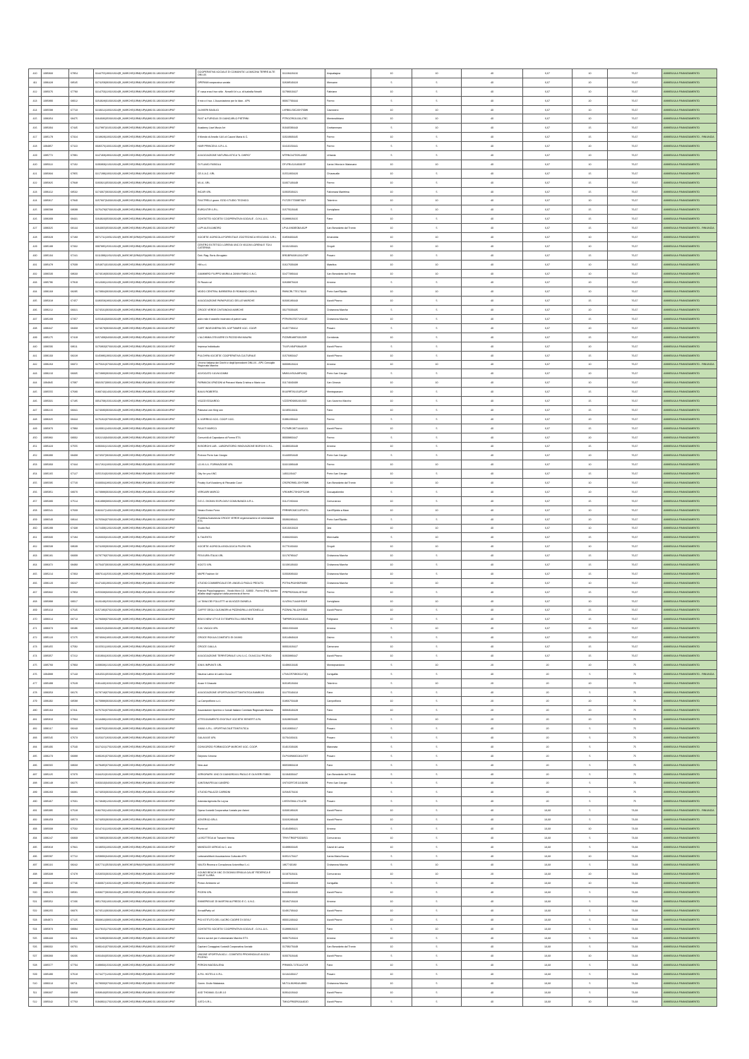| 410 | 1095833 | 67954 | 0244755/29/02/2024/R_MARCHE/GRM/SIP/A/380.50.130/2023/SIP/97 | COOPERATIVA SOCIALE DI COMUNITA' LA MACINA TERRE ALTE ONLUS | 02228420416 | Acqualagna | 10 | 10 | 40 | 6,67 | 10 | 76,67 | AMMESSA A FINANZIAMENTO |
| 411 | 1096428 | 68545 | 0274259/06/03/2024/R_MARCHE/GRM/SIP/A/380.50.130/2023/SIP/97 | OPERAM cooperaiva sociale | 02638540423 | Monsano | 5 | 5 | 40 | 6,67 | 20 | 76,67 | AMMESSA A FINANZIAMENTO |
| 412 | 1095676 | 67793 | 0214750/22/02/2024/R_MARCHE/GRM/SIP/A/380.50.130/2023/SIP/97 | E' casa crea il tuo stile - Novelli Srl s.u. di Isabella Novelli | 02798310427 | Fabriano | 10 | 5 | 40 | 6,67 | 10 | 76,67 | AMMESSA A FINANZIAMENTO |
| 413 | 1095890 | 68012 | 0254928/01/03/2024/R_MARCHE/GRM/SIP/A/380.50.130/2023/SIP/97 | Il mio e il tuo. L'Associazione per le Idee - APS | 90067700444 | Fermo | 5 | 5 | 40 | 6,67 | 20 | 76,67 | AMMESSA A FINANZIAMENTO |
| 414 | 1095598 | 67723 | 0219312/23/02/2024/R_MARCHE/GRM/SIP/A/380.50.130/2023/SIP/97 | OLIVIERI BASILIO | LVRBSL59C26H769W | Castorano | 10 | 10 | 40 | 6,67 | 10 | 76,67 | AMMESSA A FINANZIAMENTO |
| 415 | 1096354 | 68475 | 0264036/05/03/2024/R_MARCHE/GRM/SIP/A/380.50.130/2023/SIP/97 | FAST & FURIOUS DI GIANCARLO PIETRINI | PTRGCR62L04L279C | Monterubbiano | 10 | 10 | 40 | 6,67 | 10 | 76,67 | AMMESSA A FINANZIAMENTO |
| 416 | 1095304 | 67445 | 0127887/31/01/2024/R_MARCHE/GRM/SIP/A/380.50.130/2023/SIP/97 | Academy Liszt Music Art | 91046590443 | Grottammare | 5 | 10 | 40 | 6,67 | 15 | 76,67 | AMMESSA A FINANZIAMENTO |
| 417 | 1095179 | 67324 | 0218829/23/02/2024/R_MARCHE/GRM/SIP/A/380.50.130/2023/SIP/97 | Il Mondo di Amelie SAS di Caucci Maria & C. | 02023930445 | Fermo | 10 | 5 | 40 | 6,67 | 15 | 76,67 | AMMESSA A FINANZIAMENTO - RINUNCIA |
| 418 | 1094957 | 67110 | 0036576/10/01/2024/R_MARCHE/GRM/SIP/A/380.50.130/2023/SIP/97 | HAIR PRINCESS S.R.L.S. | 02410150441 | Fermo | 5 | 5 | 40 | 6,67 | 20 | 76,67 | AMMESSA A FINANZIAMENTO |
| 419 | 1095772 | 67891 | 0247469/29/02/2024/R_MARCHE/GRM/SIP/A/380.50.130/2023/SIP/97 | ASSOCIAZIONE NATURALISTICA "IL GHIRO" | MTRNCI47D05L498Z | Urbania | 5 | 5 | 40 | 6,67 | 20 | 76,67 | AMMESSA A FINANZIAMENTO |
| 420 | 1095622 | 67102 | 0206869/21/02/2024/R_MARCHE/GRM/SIP/A/380.50.130/2023/SIP/97 | DI FLAVIO FABIOLA | DFLFBL62S46I315F | Santa Vittoria in Matenano | 10 | 10 | 40 | 6,67 | 10 | 76,67 | AMMESSA A FINANZIAMENTO |
| 421 | 1095834 | 67955 | 0217299/23/02/2024/R_MARCHE/GRM/SIP/A/380.50.130/2023/SIP/97 | CE.S.A.C. SRL | 01552360420 | Chiaravalle | 10 | 5 | 40 | 6,67 | 15 | 76,67 | AMMESSA A FINANZIAMENTO |
| 422 | 1095825 | 67948 | 0266921/05/03/2024/R_MARCHE/GRM/SIP/A/380.50.130/2023/SIP/97 | M.I.A. SRL | 02307130449 | Fermo | 10 | 5 | 40 | 6,67 | 15 | 76,67 | AMMESSA A FINANZIAMENTO |
| 423 | 1096412 | 68532 | 0274067/06/03/2024/R_MARCHE/GRM/SIP/A/380.50.130/2023/SIP/97 | INCAR SRL | 02060530421 | Falconara Marittima | 10 | 5 | 40 | 6,67 | 15 | 76,67 | AMMESSA A FINANZIAMENTO |
| 424 | 1095817 | 67940 | 0257837/04/03/2024/R_MARCHE/GRM/SIP/A/380.50.130/2023/SIP/97 | FIASTRELLI geom. EZIO STUDIO TECNICO | FSTZEI77D09E783T | Tolentino | 10 | 10 | 40 | 6,67 | 10 | 76,67 | AMMESSA A FINANZIAMENTO |
| 425 | 1096598 | 68699 | 0276478/07/03/2024/R_MARCHE/GRM/SIP/A/380.50.130/2023/SIP/97 | EUROSTIR S.R.L. | 01575620446 | Servigliano | 5 | 10 | 40 | 6,67 | 15 | 76,67 | AMMESSA A FINANZIAMENTO |
| 426 | 1096309 | 68431 | 0264923/05/03/2024/R_MARCHE/GRM/SIP/A/380.50.130/2023/SIP/97 | CONTATTO SOCIETA' COOPERATIVA SOCIALE - O.N.L.U.S. | 01388820415 | Fano | 10 | 5 | 40 | 6,67 | 15 | 76,67 | AMMESSA A FINANZIAMENTO |
| 427 | 1096025 | 68144 | 0264065/05/03/2024/R_MARCHE/GRM/SIP/A/380.50.130/2023/SIP/97 | LUPI ALESSANDRO | LPULSN69E09A462P | San Benedetto del Tronto | 10 | 5 | 40 | 6,67 | 15 | 76,67 | AMMESSA A FINANZIAMENTO - RINUNCIA |
| 428 | 1095029 | 67183 | 0071711/18/01/2024/R_MARCHE/GRM/SIP/A/380.50.130/2023/SIP/97 | SOCIETA' AGRICOLA FORESTALE ZOOTECNICA VESCIANO S.R.L | 01858460445 | Amandola | 10 | 10 | 40 | 6,67 | 10 | 76,67 | AMMESSA A FINANZIAMENTO |
| 429 | 1095188 | 67332 | 0097885/25/01/2024/R_MARCHE/GRM/SIP/A/380.50.130/2023/SIP/97 | CENTRO ESTETICO LORENA SNC DI VIGONI LORENA E TOSI CATERINA | 02102100431 | Cingoli | 10 | 10 | 40 | 6,67 | 10 | 76,67 | AMMESSA A FINANZIAMENTO |
| 430 | 1095104 | 67241 | 0211099/22/02/2024/R_MARCHE/GRM/SIP/A/380.50.130/2023/SIP/97 | Dott. Rag. Boris Abrugiato | BRGBRS68S13G479P | Pesaro | 10 | 5 | 40 | 6,67 | 15 | 76,67 | AMMESSA A FINANZIAMENTO |
| 431 | 1095478 | 67609 | 0254872/01/03/2024/R_MARCHE/GRM/SIP/A/380.50.130/2023/SIP/97 | HM s.r.l. | 01627600438 | Matelica | 10 | 10 | 40 | 6,67 | 10 | 76,67 | AMMESSA A FINANZIAMENTO |
| 432 | 1096530 | 68633 | 0274618/06/03/2024/R_MARCHE/GRM/SIP/A/380.50.130/2023/SIP/97 | GIAMMIRO FILIPPO MARIA & ZANNI FABIO S.N.C. | 02477380444 | San Benedetto del Tronto | 10 | 10 | 40 | 6,67 | 10 | 76,67 | AMMESSA A FINANZIAMENTO |
| 433 | 1095796 | 67919 | 0212036/22/02/2024/R_MARCHE/GRM/SIP/A/380.50.130/2023/SIP/97 | Di Ruscio srl | 02639870423 | Ancona | 5 | 5 | 40 | 6,67 | 20 | 76,67 | AMMESSA A FINANZIAMENTO |
| 434 | 1096168 | 68295 | 0273904/06/03/2024/R_MARCHE/GRM/SIP/A/380.50.130/2023/SIP/97 | MODO CENTRAL BARBIERIA DI ROMANO CARLO | RMNCRL77E17I324I | Porto Sant'Elpidio | 10 | 10 | 40 | 6,67 | 10 | 76,67 | AMMESSA A FINANZIAMENTO |
| 435 | 1095318 | 67457 | 0236658/28/02/2024/R_MARCHE/GRM/SIP/A/380.50.130/2023/SIP/97 | ASSOCIAZIONE PARAPLEGICI DELLE MARCHE | 92036180443 | Ascoli Piceno | 10 | 5 | 40 | 6,67 | 15 | 76,67 | AMMESSA A FINANZIAMENTO |
| 436 | 1096212 | 68321 | 0274531/06/03/2024/R_MARCHE/GRM/SIP/A/380.50.130/2023/SIP/97 | CROCE VERDE CIVITANOVA MARCHE | 00275600435 | Civitanova Marche | 5 | 5 | 40 | 6,67 | 20 | 76,67 | AMMESSA A FINANZIAMENTO |
| 437 | 1095209 | 67357 | 0255464/03/03/2024/R_MARCHE/GRM/SIP/A/380.50.130/2023/SIP/97 | asilo nido il castello incantato di patrizi sara | PTRSRA76E71H211E | Civitanova Marche | 10 | 5 | 40 | 6,67 | 15 | 76,67 | AMMESSA A FINANZIAMENTO |
| 438 | 1096347 | 68468 | 0274678/06/03/2024/R_MARCHE/GRM/SIP/A/380.50.130/2023/SIP/97 | CART INGEGNERIA DEL SOFTWARE SOC. COOP. | 01457730412 | Pesaro | 5 | 5 | 40 | 6,67 | 20 | 76,67 | AMMESSA A FINANZIAMENTO |
| 439 | 1095275 | 67419 | 0257409/04/03/2024/R_MARCHE/GRM/SIP/A/380.50.130/2023/SIP/97 | L'ALCHIMIA D'ESSERE DI PIZZICHINI MAURA | PZZMRA88T60I156R | Corridonia | 10 | 5 | 40 | 6,67 | 15 | 76,67 | AMMESSA A FINANZIAMENTO |
| 440 | 1096506 | 68611 | 0276860/07/03/2024/R_MARCHE/GRM/SIP/A/380.50.130/2023/SIP/97 | Impresa Individuale | TSSFLV94P68A462R | Ascoli Piceno | 5 | 5 | 40 | 6,67 | 20 | 76,67 | AMMESSA A FINANZIAMENTO |
| 441 | 1096103 | 68228 | 0245886/29/02/2024/R_MARCHE/GRM/SIP/A/380.50.130/2023/SIP/97 | PULCHRA SOCIETA' COOPERATIVA CULTURALE | 01576860447 | Ascoli Piceno | 10 | 5 | 40 | 6,67 | 15 | 76,67 | AMMESSA A FINANZIAMENTO |
| 442 | 1096263 | 68372 | 0275631/07/03/2024/R_MARCHE/GRM/SIP/A/380.50.130/2023/SIP/97 | Unione Italiana dei Ciechi e degli Ipovedenti ONLUS - APS Consiglio Regionale Marche | 93008620424 | Ancona | 10 | 10 | 40 | 6,67 | 10 | 76,67 | AMMESSA A FINANZIAMENTO - RINUNCIA |
| 443 | 1096210 | 68335 | 0272980/06/03/2024/R_MARCHE/GRM/SIP/A/380.50.130/2023/SIP/97 | AVVOCATO SILVIA IOMMI | MMISLV66A48F428Q | Porto San Giorgio | 5 | 5 | 40 | 6,67 | 20 | 76,67 | AMMESSA A FINANZIAMENTO |
| 444 | 1094945 | 67097 | 0031567/09/01/2024/R_MARCHE/GRM/SIP/A/380.50.130/2023/SIP/97 | FARMACIA SPADONI di Petracci Maria Cristina e Mario snc | 01174340438 | San Ginesio | 10 | 10 | 40 | 6,67 | 10 | 76,67 | AMMESSA A FINANZIAMENTO |
| 445 | 1095555 | 67680 | 0183743/14/02/2024/R_MARCHE/GRM/SIP/A/380.50.130/2023/SIP/97 | BASSI ROBERTA | BSSRRT81S54F522P | Montegranaro | 10 | 5 | 40 | 6,67 | 15 | 76,67 | AMMESSA A FINANZIAMENTO |
| 446 | 1095031 | 67185 | 0054709/15/01/2024/R_MARCHE/GRM/SIP/A/380.50.130/2023/SIP/97 | VIOZZI EDOARDO | VZZDRD93B23I156D | San Severino Marche | 10 | 5 | 40 | 6,67 | 15 | 76,67 | AMMESSA A FINANZIAMENTO |
| 447 | 1096215 | 68341 | 0274680/06/03/2024/R_MARCHE/GRM/SIP/A/380.50.130/2023/SIP/97 | Palestra Lion King snc | 02195610411 | Fano | 10 | 5 | 40 | 6,67 | 15 | 76,67 | AMMESSA A FINANZIAMENTO |
| 448 | 1096325 | 68444 | 0276262/07/03/2024/R_MARCHE/GRM/SIP/A/380.50.130/2023/SIP/97 | IL SORRISO SOC. COOP. SOC. | 01992200442 | Fermo | 5 | 5 | 40 | 6,67 | 20 | 76,67 | AMMESSA A FINANZIAMENTO |
| 449 | 1095870 | 67993 | 0220061/24/02/2024/R_MARCHE/GRM/SIP/A/380.50.130/2023/SIP/97 | FAUSTI MARCO | FSTMRC86T14A462G | Ascoli Piceno | 10 | 5 | 40 | 6,67 | 15 | 76,67 | AMMESSA A FINANZIAMENTO |
| 450 | 1095882 | 68002 | 0262213/04/03/2024/R_MARCHE/GRM/SIP/A/380.50.130/2023/SIP/97 | Comunità di Capodarco di Fermo ETS | 90009860447 | Fermo | 5 | 5 | 40 | 6,67 | 20 | 76,67 | AMMESSA A FINANZIAMENTO |
| 451 | 1095423 | 67555 | 0206682/21/02/2024/R_MARCHE/GRM/SIP/A/380.50.130/2023/SIP/97 | IN BORGHI LAB - LABORATORIO INNOVAZIONE BORGHI S.R.L. | 02496630449 | Ancona | 10 | 5 | 40 | 6,67 | 15 | 76,67 | AMMESSA A FINANZIAMENTO |
| 452 | 1096390 | 68408 | 0274507/06/03/2024/R_MARCHE/GRM/SIP/A/380.50.130/2023/SIP/97 | Proloco Porto San Giorgio | 01440053440 | Porto San Giorgio | 5 | 5 | 40 | 6,67 | 20 | 76,67 | AMMESSA A FINANZIAMENTO |
| 453 | 1095303 | 67444 | 0217262/23/02/2024/R_MARCHE/GRM/SIP/A/380.50.130/2023/SIP/97 | LO.VI.S.S. FORMAZIONE SRL | 02321080448 | Fermo | 10 | 10 | 40 | 6,67 | 10 | 76,67 | AMMESSA A FINANZIAMENTO |
| 454 | 1095165 | 67127 | 0255154/02/03/2024/R_MARCHE/GRM/SIP/A/380.50.130/2023/SIP/97 | Oky for you SNC | 1466220447 | Porto San Giorgio | 10 | 5 | 40 | 6,67 | 15 | 76,67 | AMMESSA A FINANZIAMENTO |
| 455 | 1095595 | 67720 | 0233004/28/02/2024/R_MARCHE/GRM/SIP/A/380.50.130/2023/SIP/97 | Freaky Surf Academy di Riccardo Curzi | CRZRCR86L15H769W | San Benedetto del Tronto | 10 | 10 | 40 | 6,67 | 10 | 76,67 | AMMESSA A FINANZIAMENTO |
| 456 | 1095951 | 68070 | 0273988/06/03/2024/R_MARCHE/GRM/SIP/A/380.50.130/2023/SIP/97 | VERGARI MARCO | VRGMRC70H20F522W | Cessapalombo | 5 | 5 | 40 | 6,67 | 20 | 76,67 | AMMESSA A FINANZIAMENTO |
| 457 | 1095380 | 67514 | 0161898/08/02/2024/R_MARCHE/GRM/SIP/A/380.50.130/2023/SIP/97 | D.E.C. DIONISI ESPLOSIVI COMUNANZA S.R.L. | 01127260444 | Comunanza | 10 | 5 | 40 | 6,67 | 15 | 76,67 | AMMESSA A FINANZIAMENTO |
| 458 | 1095541 | 67669 | 0182327/14/02/2024/R_MARCHE/GRM/SIP/A/380.50.130/2023/SIP/97 | Notaio Enrico Ferro | FRRNRC93C13F537G | Sant'Elpidio a Mare | 10 | 10 | 40 | 6,67 | 10 | 76,67 | AMMESSA A FINANZIAMENTO |
| 459 | 1096540 | 68644 | 0276594/07/03/2024/R_MARCHE/GRM/SIP/A/380.50.130/2023/SIP/97 | Pubblica Assistenza CROCE VERDE organizzazione di volontariato ETS | 00393280441 | Porto Sant'Elpidio | 5 | 5 | 40 | 6,67 | 20 | 76,67 | AMMESSA A FINANZIAMENTO |
| 460 | 1095299 | 67438 | 0172409/12/02/2024/R_MARCHE/GRM/SIP/A/380.50.130/2023/SIP/97 | Studio Be4 | 02610310423 | Jesi | 10 | 10 | 40 | 6,67 | 10 | 76,67 | AMMESSA A FINANZIAMENTO |
| 461 | 1095030 | 67184 | 0126660/31/01/2024/R_MARCHE/GRM/SIP/A/380.50.130/2023/SIP/97 | IL TALENTO | 01833260431 | Morrovalle | 5 | 10 | 40 | 6,67 | 15 | 76,67 | AMMESSA A FINANZIAMENTO |
| 462 | 1096538 | 68639 | 0274200/06/03/2024/R_MARCHE/GRM/SIP/A/380.50.130/2023/SIP/97 | SOCIETA' AGRICOLA BIOLOGICA FILENI SRL | 01776160432 | Cingoli | 10 | 10 | 40 | 6,67 | 10 | 76,67 | AMMESSA A FINANZIAMENTO |
| 463 | 1096181 | 68309 | 0278778/07/03/2024/R_MARCHE/GRM/SIP/A/380.50.130/2023/SIP/97 | FESSURA ITALIA SRL | 02178780447 | Civitanova Marche | 10 | 5 | 40 | 6,67 | 15 | 76,67 | AMMESSA A FINANZIAMENTO |
| 464 | 1096372 | 68493 | 0270437/06/03/2024/R_MARCHE/GRM/SIP/A/380.50.130/2023/SIP/97 | KOOTJ SRL | 02108130432 | Civitanova Marche | 10 | 5 | 40 | 6,67 | 15 | 76,67 | AMMESSA A FINANZIAMENTO |
| 465 | 1095214 | 67363 | 0097614/25/01/2024/R_MARCHE/GRM/SIP/A/380.50.130/2023/SIP/97 | MAPE Fashion Srl | 02003680432 | Civitanova Marche | 10 | 5 | 40 | 6,67 | 15 | 76,67 | AMMESSA A FINANZIAMENTO |
| 466 | 1096120 | 68247 | 0247446/29/02/2024/R_MARCHE/GRM/SIP/A/380.50.130/2023/SIP/97 | STUDIO COMMERCIALE DR. ANGELO PAOLO PEDUTO | PDTNLP64H06F839V | Civitanova Marche | 10 | 10 | 40 | 6,67 | 10 | 76,67 | AMMESSA A FINANZIAMENTO |
| 467 | 1095832 | 67953 | 0255608/03/03/2024/R_MARCHE/GRM/SIP/A/380.50.130/2023/SIP/97 | Patrizio Pepa Ingegnere - Vicolo Moro 10 - 63900 - Fermo (FM). Iscritto all'albo degli ingegneri della provincia di fermo | PPEPRZ63A12D704Z | Fermo | 10 | 5 | 40 | 6,67 | 15 | 76,67 | AMMESSA A FINANZIAMENTO |
| 468 | 1095898 | 68017 | 0220249/25/02/2024/R_MARCHE/GRM/SIP/A/380.50.130/2023/SIP/97 | LA TANA DEI FOLLETTI di SILVOZZI DANIELA | SLVDNL71A44H501P | Servigliano | 10 | 10 | 40 | 6,67 | 10 | 76,67 | AMMESSA A FINANZIAMENTO |
| 469 | 1095413 | 67545 | 0157186/07/02/2024/R_MARCHE/GRM/SIP/A/380.50.130/2023/SIP/97 | CAFFE' DEGLI OLEANDRI di PIZZINGRILLI ANTONELLA | PZZNNL79L42H769D | Ascoli Piceno | 10 | 5 | 40 | 6,67 | 15 | 76,67 | AMMESSA A FINANZIAMENTO |
| 470 | 1096614 | 68713 | 0278308/07/03/2024/R_MARCHE/GRM/SIP/A/380.50.130/2023/SIP/97 | BEA'S NEW STYLE DI TEMPESTILLI BEATRICE | TMPBRC81S53A462A | Folignano | 10 | 5 | 40 | 6,67 | 15 | 76,67 | AMMESSA A FINANZIAMENTO |
| 471 | 1096073 | 68196 | 0260252/04/03/2024/R_MARCHE/GRM/SIP/A/380.50.130/2023/SIP/97 | C.M. VIAGGI SRL | 00661560433 | Ancona | 5 | 10 | 40 | 6,67 | 15 | 76,67 | AMMESSA A FINANZIAMENTO |
| 472 | 1095123 | 67275 | 0074684/18/01/2024/R_MARCHE/GRM/SIP/A/380.50.130/2023/SIP/97 | CROCE ROSSA COMITATO DI OSIMO | 02614940423 | Osimo | 5 | 5 | 40 | 6,67 | 15 | 76,67 | AMMESSA A FINANZIAMENTO |
| 473 | 1095455 | 67592 | 0215561/23/02/2024/R_MARCHE/GRM/SIP/A/380.50.130/2023/SIP/97 | CROCE GIALLA | 93002320427 | Camerano | 10 | 5 | 40 | 6,67 | 15 | 76,67 | AMMESSA A FINANZIAMENTO |
| 474 | 1095057 | 67212 | 0101904/26/01/2024/R_MARCHE/GRM/SIP/A/380.50.130/2023/SIP/97 | ASSOCIAZIONE TERRITORIALE U.N.S.I.C. DI ASCOLI PICENO | 92060880447 | Ascoli Piceno | 10 | 5 | 40 | 6,67 | 15 | 76,67 | AMMESSA A FINANZIAMENTO |
| 475 | 1095783 | 67903 | 0209608/21/02/2024/R_MARCHE/GRM/SIP/A/380.50.130/2023/SIP/97 | IGNIS IMPIANTI SRL | 02498310446 | Monteprandone | 5 | 10 | 20 | 20 | 20 | 75 | AMMESSA A FINANZIAMENTO |
| 476 | 1094988 | 67143 | 0264501/05/03/2024/R_MARCHE/GRM/SIP/A/380.50.130/2023/SIP/97 | Nautica Latino di Latino Oscar | LTNSCR76B06G273Q | Senigallia | 5 | 5 | 40 | 20 | 5 | 75 | AMMESSA A FINANZIAMENTO - RINUNCIA |
| 477 | 1095499 | 67629 | 0191440/16/02/2024/R_MARCHE/GRM/SIP/A/380.50.130/2023/SIP/97 | Auser Il Girasole | 92018520434 | Tolentino | 5 | 10 | 20 | 20 | 20 | 75 | AMMESSA A FINANZIAMENTO |
| 478 | 1096053 | 68176 | 0278718/07/03/2024/R_MARCHE/GRM/SIP/A/380.50.130/2023/SIP/97 | ASSOCIAZIONE SPORTIVA DILETTANTISTICA BAMBOO | 02275540413 | Fano | 5 | 5 | 40 | 20 | 5 | 75 | AMMESSA A FINANZIAMENTO |
| 479 | 1096492 | 68598 | 0270998/06/03/2024/R_MARCHE/GRM/SIP/A/380.50.130/2023/SIP/97 | La Campofilone s.r.l. | 01866750449 | Campofilone | 10 | 5 | 20 | 20 | 20 | 75 | AMMESSA A FINANZIAMENTO |
| 480 | 1095163 | 67311 | 0276702/07/03/2024/R_MARCHE/GRM/SIP/A/380.50.130/2023/SIP/97 | Associazioni Sportive e Sociali Italiane Comitato Regionale Marche | 93084640429 | Fano | 10 | 5 | 20 | 20 | 20 | 75 | AMMESSA A FINANZIAMENTO |
| 481 | 1095810 | 67934 | 0213498/22/02/2024/R_MARCHE/GRM/SIP/A/380.50.130/2023/SIP/97 | ATTEGGIAMENTO DIGITALE SOCIETA' BENEFIT A RL | 02029650435 | Pollenza | 5 | 10 | 20 | 20 | 20 | 75 | AMMESSA A FINANZIAMENTO |
| 482 | 1096117 | 68243 | 0248756/01/03/2024/R_MARCHE/GRM/SIP/A/380.50.130/2023/SIP/97 | SMAG S.R.L. SPORTIVA DILETTANTISTICA | 02616900417 | Pesaro | 5 | 5 | 40 | 20 | 5 | 75 | AMMESSA A FINANZIAMENTO |
| 483 | 1095545 | 67673 | 0225327/26/02/2024/R_MARCHE/GRM/SIP/A/380.50.130/2023/SIP/97 | GALASSIE SRL | 02704160411 | Pesaro | 5 | 5 | 40 | 20 | 5 | 75 | AMMESSA A FINANZIAMENTO |
| 484 | 1095406 | 67540 | 0227422/27/02/2024/R_MARCHE/GRM/SIP/A/380.50.130/2023/SIP/97 | CONSORZIO FORMACOOP MARCHE SOC. COOP. | 01461530436 | Macerata | 5 | 5 | 40 | 20 | 5 | 75 | AMMESSA A FINANZIAMENTO |
| 485 | 1096273 | 68388 | 0280281/07/03/2024/R_MARCHE/GRM/SIP/A/380.50.130/2023/SIP/97 | Delprete Simone | DLPSMN83C04G479T | Pesaro | 5 | 5 | 40 | 20 | 5 | 75 | AMMESSA A FINANZIAMENTO |
| 486 | 1096565 | 68668 | 0279485/07/03/2024/R_MARCHE/GRM/SIP/A/380.50.130/2023/SIP/97 | Now asd | 90050960419 | Fano | 5 | 5 | 40 | 20 | 5 | 75 | AMMESSA A FINANZIAMENTO |
| 487 | 1095225 | 67370 | 0134252/01/02/2024/R_MARCHE/GRM/SIP/A/380.50.130/2023/SIP/97 | SERIGRAFIK SNC DI GIANGROSSI PAOLO E OLIVIERI FABIO | 02194600447 | San Benedetto del Tronto | 5 | 5 | 40 | 20 | 5 | 75 | AMMESSA A FINANZIAMENTO |
| 488 | 1096148 | 68275 | 0260310/04/03/2024/R_MARCHE/GRM/SIP/A/380.50.130/2023/SIP/97 | SANTANAFESSA SANDRO | SNTSDR72E11G920K | Porto San Giorgio | 5 | 5 | 40 | 20 | 5 | 75 | AMMESSA A FINANZIAMENTO |
| 489 | 1096260 | 68381 | 0274050/06/03/2024/R_MARCHE/GRM/SIP/A/380.50.130/2023/SIP/97 | STUDIO PALAZZI CARBONI | 02584570416 | Fano | 5 | 5 | 40 | 20 | 5 | 75 | AMMESSA A FINANZIAMENTO |
| 490 | 1095467 | 67601 | 0174849/12/02/2024/R_MARCHE/GRM/SIP/A/380.50.130/2023/SIP/97 | Azienda Agricola De Leyva | LVEDVD84L17G479I | Pesaro | 5 | 5 | 40 | 20 | 5 | 75 | AMMESSA A FINANZIAMENTO |
| 491 | 1095395 | 67528 | 0182766/14/02/2024/R_MARCHE/GRM/SIP/A/380.50.130/2023/SIP/97 | Opera Società Cooperativa Sociale per Azioni | 02036180426 | Ascoli Piceno | 10 | 5 | 40 | 13,33 | 5 | 73,33 | AMMESSA A FINANZIAMENTO - RINUNCIA |
| 492 | 1096459 | 68573 | 0274356/06/03/2024/R_MARCHE/GRM/SIP/A/380.50.130/2023/SIP/97 | ADVERSO SRLS | 02326280449 | Ascoli Piceno | 10 | 5 | 40 | 13,33 | 5 | 73,33 | AMMESSA A FINANZIAMENTO |
| 493 | 1095608 | 67532 | 0214741/22/02/2024/R_MARCHE/GRM/SIP/A/380.50.130/2023/SIP/97 | Punto srl | 01464080421 | Ancona | 5 | 5 | 40 | 13,33 | 10 | 73,33 | AMMESSA A FINANZIAMENTO |
| 494 | 1096247 | 68369 | 0273966/06/03/2024/R_MARCHE/GRM/SIP/A/380.50.130/2023/SIP/97 | LA BOTTEGA di Travanti Vittoria | TRVVTR66P50C935G | Comunanza | 10 | 5 | 40 | 13,33 | 5 | 73,33 | AMMESSA A FINANZIAMENTO |
| 495 | 1095818 | 67941 | 0219056/23/02/2024/R_MARCHE/GRM/SIP/A/380.50.130/2023/SIP/97 | MANDOZZI SERGIO & C. snc | 02489660445 | Castel di Lama | 10 | 5 | 40 | 13,33 | 5 | 73,33 | AMMESSA A FINANZIAMENTO |
| 496 | 1095597 | 67722 | 0259806/04/03/2024/R_MARCHE/GRM/SIP/A/380.50.130/2023/SIP/97 | LetterarieMenti Associazione Culturale APS | 92052170427 | Santa Maria Nuova | 5 | 5 | 40 | 13,33 | 10 | 73,33 | AMMESSA A FINANZIAMENTO |
| 497 | 1096116 | 68242 | 0267711/05/03/2024/R_MARCHE/GRM/SIP/A/380.50.130/2023/SIP/97 | NAUTA Ricerca e Consulenza Scientifica S.r.l. | 1867740183 | Civitanova Marche | 5 | 10 | 40 | 13,33 | 5 | 73,33 | AMMESSA A FINANZIAMENTO |
| 498 | 1095338 | 67478 | 0153656/06/02/2024/R_MARCHE/GRM/SIP/A/380.50.130/2023/SIP/97 | SOUND BEACH SNC DI DIONISI ERSILIA GALIE' FEDERICA E GALIE' ILARIA | 02197020411 | Comunanza | 10 | 10 | 20 | 13,33 | 20 | 73,33 | AMMESSA A FINANZIAMENTO |
| 499 | 1095623 | 67746 | 0193067/16/02/2024/R_MARCHE/GRM/SIP/A/380.50.130/2023/SIP/97 | Protec Ambiente srl | 02335630428 | Senigallia | 5 | 5 | 40 | 13,33 | 10 | 73,33 | AMMESSA A FINANZIAMENTO |
| 500 | 1096473 | 68581 | 0269377/06/03/2024/R_MARCHE/GRM/SIP/A/380.50.130/2023/SIP/97 | PICENI SRL | 02349410445 | Ascoli Piceno | 10 | 5 | 40 | 13,33 | 5 | 73,33 | AMMESSA A FINANZIAMENTO |
| 501 | 1095052 | 67206 | 0051760/13/01/2024/R_MARCHE/GRM/SIP/A/380.50.130/2023/SIP/97 | EMMEPIESSE DI MARTINI ALFREDO E C. S.N.C. | 00184720423 | Ancona | 10 | 5 | 40 | 13,33 | 5 | 73,33 | AMMESSA A FINANZIAMENTO |
| 502 | 1096255 | 68376 | 0274512/06/03/2024/R_MARCHE/GRM/SIP/A/380.50.130/2023/SIP/97 | Anna&Patty srl | 02491730442 | Ascoli Piceno | 10 | 5 | 40 | 13,33 | 5 | 73,33 | AMMESSA A FINANZIAMENTO |
| 503 | 1094972 | 67125 | 0033812/09/01/2024/R_MARCHE/GRM/SIP/A/380.50.130/2023/SIP/97 | PIO ISTITUTO DEL SACRO CUORE DI GESU' | 80001230442 | Ascoli Piceno | 10 | 5 | 40 | 13,33 | 5 | 73,33 | AMMESSA A FINANZIAMENTO |
| 504 | 1095973 | 68094 | 0227915/27/02/2024/R_MARCHE/GRM/SIP/A/380.50.130/2023/SIP/97 | CONTATTO SOCIETA' COOPERATIVA SOCIALE - O.N.L.U.S. | 01388820415 | Fano | 5 | 10 | 40 | 13,33 | 5 | 73,33 | AMMESSA A FINANZIAMENTO |
| 505 | 1096433 | 68211 | 0273290/06/03/2024/R_MARCHE/GRM/SIP/A/380.50.130/2023/SIP/97 | Centro servizi per il volontariato Marche ETS | 93067520424 | Ancona | 10 | 5 | 40 | 13,33 | 5 | 73,33 | AMMESSA A FINANZIAMENTO |
| 506 | 1096602 | 68701 | 0280241/07/03/2024/R_MARCHE/GRM/SIP/A/380.50.130/2023/SIP/97 | Capitani Coraggiosi Società Cooperativa Sociale | 01709270449 | San Benedetto del Tronto | 10 | 5 | 40 | 13,33 | 5 | 73,33 | AMMESSA A FINANZIAMENTO |
| 507 | 1096083 | 68206 | 0266404/05/03/2024/R_MARCHE/GRM/SIP/A/380.50.130/2023/SIP/97 | UNIONE SPORTIVA ACLI - COMITATO PROVINCIALE ASCOLI PICENO | 92007020446 | Ascoli Piceno | 5 | 5 | 40 | 13,33 | 10 | 73,33 | AMMESSA A FINANZIAMENTO |
| 508 | 1095577 | 67704 | 0189803/15/02/2024/R_MARCHE/GRM/SIP/A/380.50.130/2023/SIP/97 | PERONI MADDALENA | PRNMDL72T61A271R | Fano | 10 | 5 | 40 | 13,33 | 5 | 73,33 | AMMESSA A FINANZIAMENTO |
| 509 | 1095490 | 67618 | 0174477/12/02/2024/R_MARCHE/GRM/SIP/A/380.50.130/2023/SIP/97 | A.P.A. HOTELS S.R.L. | 02134100417 | Pesaro | 10 | 5 | 40 | 13,33 | 5 | 73,33 | AMMESSA A FINANZIAMENTO |
| 510 | 1096613 | 68711 | 0278000/07/03/2024/R_MARCHE/GRM/SIP/A/380.50.130/2023/SIP/97 | Geom. Giulio Malatesta | MLTGLI82H04A488O | Civitanova Marche | 10 | 5 | 40 | 13,33 | 5 | 73,33 | AMMESSA A FINANZIAMENTO |
| 511 | 1096337 | 68458 | 0268643/05/03/2024/R_MARCHE/GRM/SIP/A/380.50.130/2023/SIP/97 | ASD THOMAS CLUB 2.0 | 92064220442 | Ascoli Piceno | 10 | 5 | 40 | 13,33 | 5 | 73,33 | AMMESSA A FINANZIAMENTO |
| 512 | 1095642 | 67763 | 0194902/17/02/2024/R_MARCHE/GRM/SIP/A/380.50.130/2023/SIP/97 | SATO S.R.L. | TMSGFR60R16A462D | Ascoli Piceno | 5 | 5 | 40 | 13,33 | 10 | 73,33 | AMMESSA A FINANZIAMENTO |